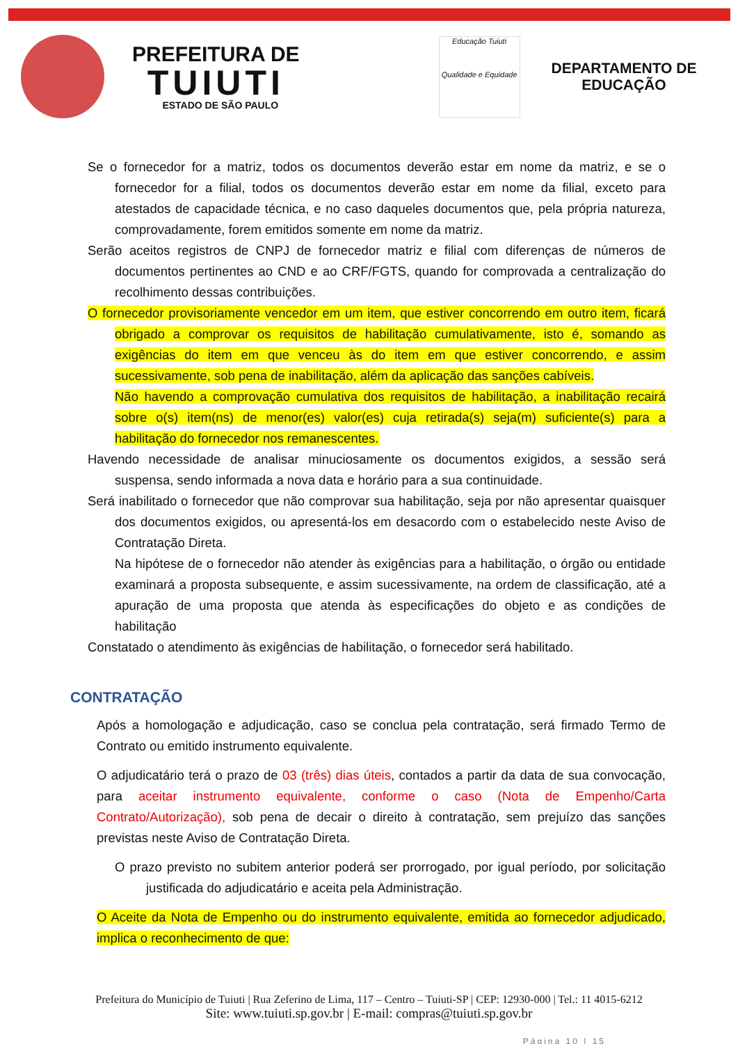PREFEITURA DE
TUIUTI
ESTADO DE SÃO PAULO
Educação Tuiuti
Qualidade e Equidade
DEPARTAMENTO DE
EDUCAÇÃO
Se o fornecedor for a matriz, todos os documentos deverão estar em nome da matriz, e se o fornecedor for a filial, todos os documentos deverão estar em nome da filial, exceto para atestados de capacidade técnica, e no caso daqueles documentos que, pela própria natureza, comprovadamente, forem emitidos somente em nome da matriz.
Serão aceitos registros de CNPJ de fornecedor matriz e filial com diferenças de números de documentos pertinentes ao CND e ao CRF/FGTS, quando for comprovada a centralização do recolhimento dessas contribuições.
O fornecedor provisoriamente vencedor em um item, que estiver concorrendo em outro item, ficará obrigado a comprovar os requisitos de habilitação cumulativamente, isto é, somando as exigências do item em que venceu às do item em que estiver concorrendo, e assim sucessivamente, sob pena de inabilitação, além da aplicação das sanções cabíveis.
Não havendo a comprovação cumulativa dos requisitos de habilitação, a inabilitação recairá sobre o(s) item(ns) de menor(es) valor(es) cuja retirada(s) seja(m) suficiente(s) para a habilitação do fornecedor nos remanescentes.
Havendo necessidade de analisar minuciosamente os documentos exigidos, a sessão será suspensa, sendo informada a nova data e horário para a sua continuidade.
Será inabilitado o fornecedor que não comprovar sua habilitação, seja por não apresentar quaisquer dos documentos exigidos, ou apresentá-los em desacordo com o estabelecido neste Aviso de Contratação Direta.
Na hipótese de o fornecedor não atender às exigências para a habilitação, o órgão ou entidade examinará a proposta subsequente, e assim sucessivamente, na ordem de classificação, até a apuração de uma proposta que atenda às especificações do objeto e as condições de habilitação
Constatado o atendimento às exigências de habilitação, o fornecedor será habilitado.
CONTRATAÇÃO
Após a homologação e adjudicação, caso se conclua pela contratação, será firmado Termo de Contrato ou emitido instrumento equivalente.
O adjudicatário terá o prazo de 03 (três) dias úteis, contados a partir da data de sua convocação, para aceitar instrumento equivalente, conforme o caso (Nota de Empenho/Carta Contrato/Autorização), sob pena de decair o direito à contratação, sem prejuízo das sanções previstas neste Aviso de Contratação Direta.
O prazo previsto no subitem anterior poderá ser prorrogado, por igual período, por solicitação justificada do adjudicatário e aceita pela Administração.
O Aceite da Nota de Empenho ou do instrumento equivalente, emitida ao fornecedor adjudicado, implica o reconhecimento de que:
Prefeitura do Município de Tuiuti | Rua Zeferino de Lima, 117 – Centro – Tuiuti-SP | CEP: 12930-000 | Tel.: 11 4015-6212
Site: www.tuiuti.sp.gov.br | E-mail: compras@tuiuti.sp.gov.br
Página 10 | 15